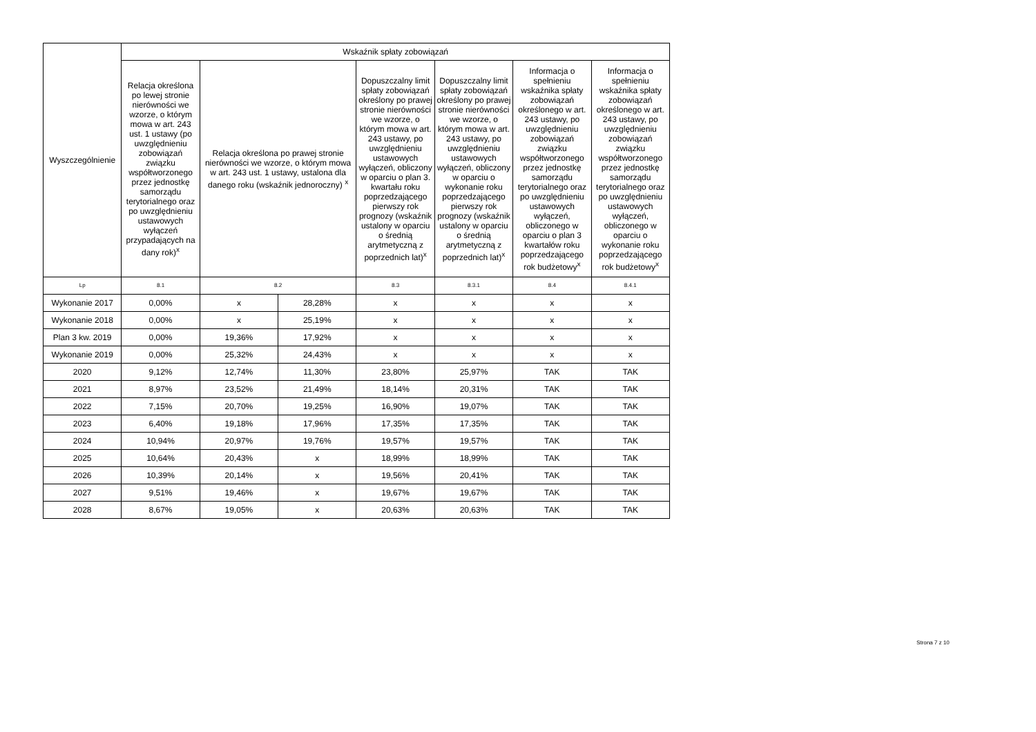| Wyszczególnienie | Wskaźnik spłaty zobowiązań | | | | | | |
| --- | --- | --- | --- | --- | --- | --- | --- |
| | Relacja określona po lewej stronie nierówności we wzorze, o którym mowa w art. 243 ust. 1 ustawy (po uwzględnieniu zobowiązań związku współtworzonego przez jednostkę samorządu terytorialnego oraz po uwzględnieniu ustawowych wyłączeń przypadających na dany rok)<sup>x</sup> | Relacja określona po prawej stronie nierówności we wzorze, o którym mowa w art. 243 ust. 1 ustawy, ustalona dla danego roku (wskaźnik jednoroczny) <sup>x</sup> | | Dopuszczalny limit spłaty zobowiązań określony po prawej stronie nierówności we wzorze, o którym mowa w art. 243 ustawy, po uwzględnieniu ustawowych wyłączeń, obliczony w oparciu o plan 3. kwartału roku poprzedzającego pierwszy rok prognozy (wskaźnik ustalony w oparciu o średnią arytmetyczną z poprzednich lat)<sup>x</sup> | Dopuszczalny limit spłaty zobowiązań określony po prawej stronie nierówności we wzorze, o którym mowa w art. 243 ustawy, po uwzględnieniu ustawowych wyłączeń, obliczony w oparciu o wykonanie roku poprzedzającego pierwszy rok prognozy (wskaźnik ustalony w oparciu o średnią arytmetyczną z poprzednich lat)<sup>x</sup> | Informacja o spełnieniu wskaźnika spłaty zobowiązań określonego w art. 243 ustawy, po uwzględnieniu zobowiązań związku współtworzonego przez jednostkę samorządu terytorialnego oraz po uwzględnieniu ustawowych wyłączeń, obliczonego w oparciu o plan 3 kwartałów roku poprzedzającego rok budżetowy<sup>x</sup> | Informacja o spełnieniu wskaźnika spłaty zobowiązań określonego w art. 243 ustawy, po uwzględnieniu zobowiązań związku współtworzonego przez jednostkę samorządu terytorialnego oraz po uwzględnieniu ustawowych wyłączeń, obliczonego w oparciu o wykonanie roku poprzedzającego rok budżetowy<sup>x</sup> |
| Lp | 8.1 | 8.2 | | 8.3 | 8.3.1 | 8.4 | 8.4.1 |
| Wykonanie 2017 | 0,00% | x | 28,28% | x | x | x | x |
| Wykonanie 2018 | 0,00% | x | 25,19% | x | x | x | x |
| Plan 3 kw. 2019 | 0,00% | 19,36% | 17,92% | x | x | x | x |
| Wykonanie 2019 | 0,00% | 25,32% | 24,43% | x | x | x | x |
| 2020 | 9,12% | 12,74% | 11,30% | 23,80% | 25,97% | TAK | TAK |
| 2021 | 8,97% | 23,52% | 21,49% | 18,14% | 20,31% | TAK | TAK |
| 2022 | 7,15% | 20,70% | 19,25% | 16,90% | 19,07% | TAK | TAK |
| 2023 | 6,40% | 19,18% | 17,96% | 17,35% | 17,35% | TAK | TAK |
| 2024 | 10,94% | 20,97% | 19,76% | 19,57% | 19,57% | TAK | TAK |
| 2025 | 10,64% | 20,43% | x | 18,99% | 18,99% | TAK | TAK |
| 2026 | 10,39% | 20,14% | x | 19,56% | 20,41% | TAK | TAK |
| 2027 | 9,51% | 19,46% | x | 19,67% | 19,67% | TAK | TAK |
| 2028 | 8,67% | 19,05% | x | 20,63% | 20,63% | TAK | TAK |
Strona 7 z 10